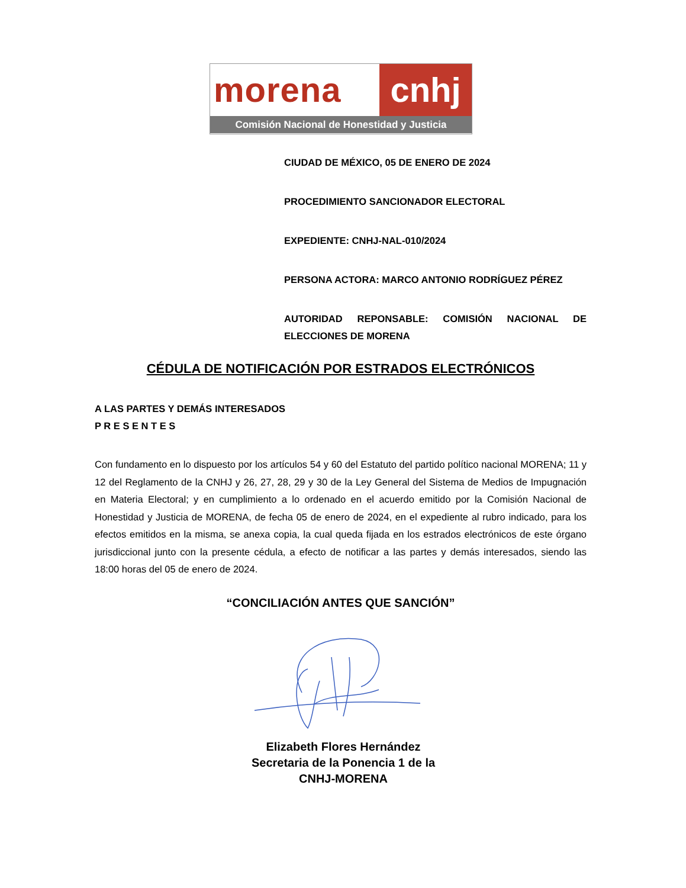morena cnhj
Comisión Nacional de Honestidad y Justicia
CIUDAD DE MÉXICO, 05 DE ENERO DE 2024
PROCEDIMIENTO SANCIONADOR ELECTORAL
EXPEDIENTE: CNHJ-NAL-010/2024
PERSONA ACTORA: MARCO ANTONIO RODRÍGUEZ PÉREZ
AUTORIDAD REPONSABLE: COMISIÓN NACIONAL DE ELECCIONES DE MORENA
CÉDULA DE NOTIFICACIÓN POR ESTRADOS ELECTRÓNICOS
A LAS PARTES Y DEMÁS INTERESADOS
P R E S E N T E S
Con fundamento en lo dispuesto por los artículos 54 y 60 del Estatuto del partido político nacional MORENA; 11 y 12 del Reglamento de la CNHJ y 26, 27, 28, 29 y 30 de la Ley General del Sistema de Medios de Impugnación en Materia Electoral; y en cumplimiento a lo ordenado en el acuerdo emitido por la Comisión Nacional de Honestidad y Justicia de MORENA, de fecha 05 de enero de 2024, en el expediente al rubro indicado, para los efectos emitidos en la misma, se anexa copia, la cual queda fijada en los estrados electrónicos de este órgano jurisdiccional junto con la presente cédula, a efecto de notificar a las partes y demás interesados, siendo las 18:00 horas del 05 de enero de 2024.
“CONCILIACIÓN ANTES QUE SANCIÓN”
Elizabeth Flores Hernández
Secretaria de la Ponencia 1 de la
CNHJ-MORENA